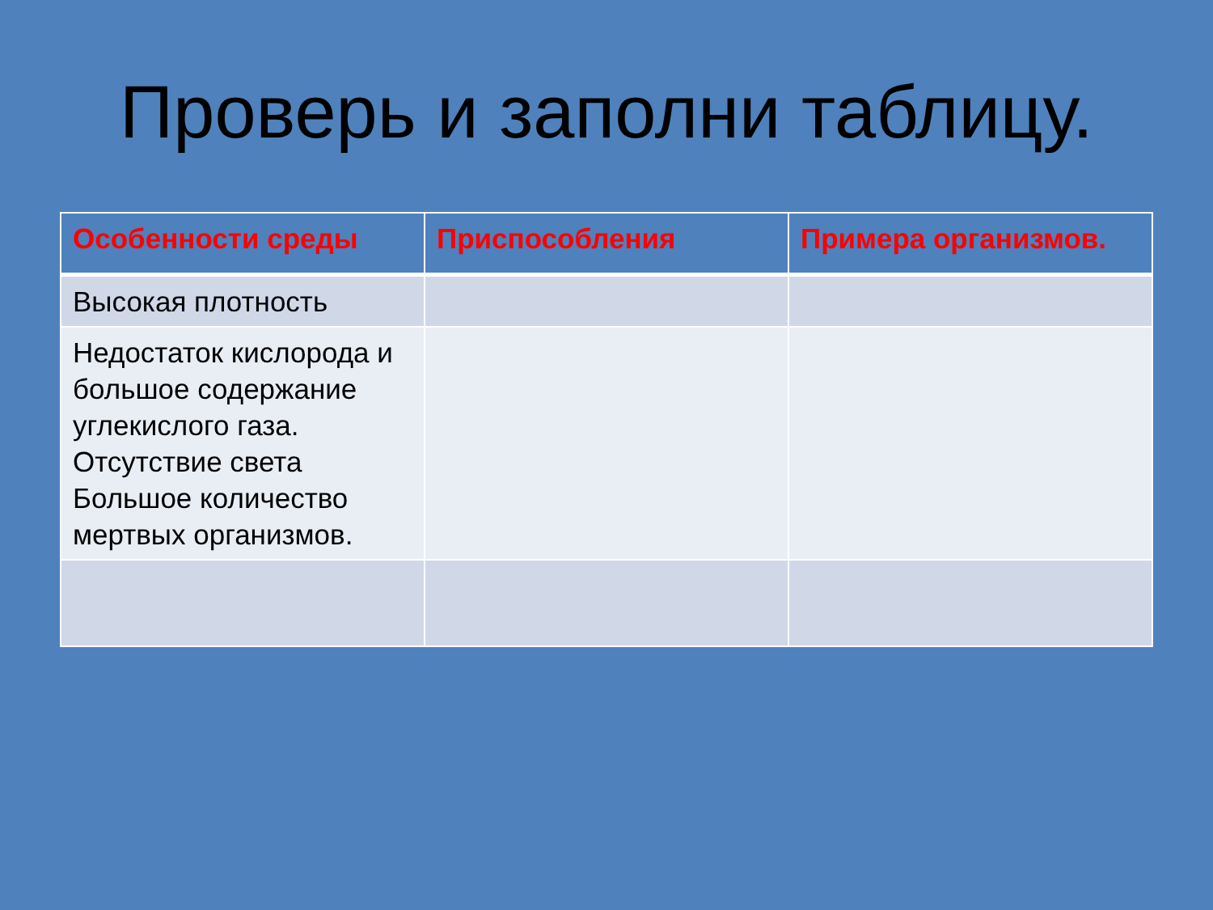Проверь и заполни таблицу.
| Особенности среды | Приспособления | Примера организмов. |
| --- | --- | --- |
| Высокая плотность | | |
| Недостаток кислорода и большое содержание углекислого газа. Отсутствие света Большое количество мертвых организмов. | | |